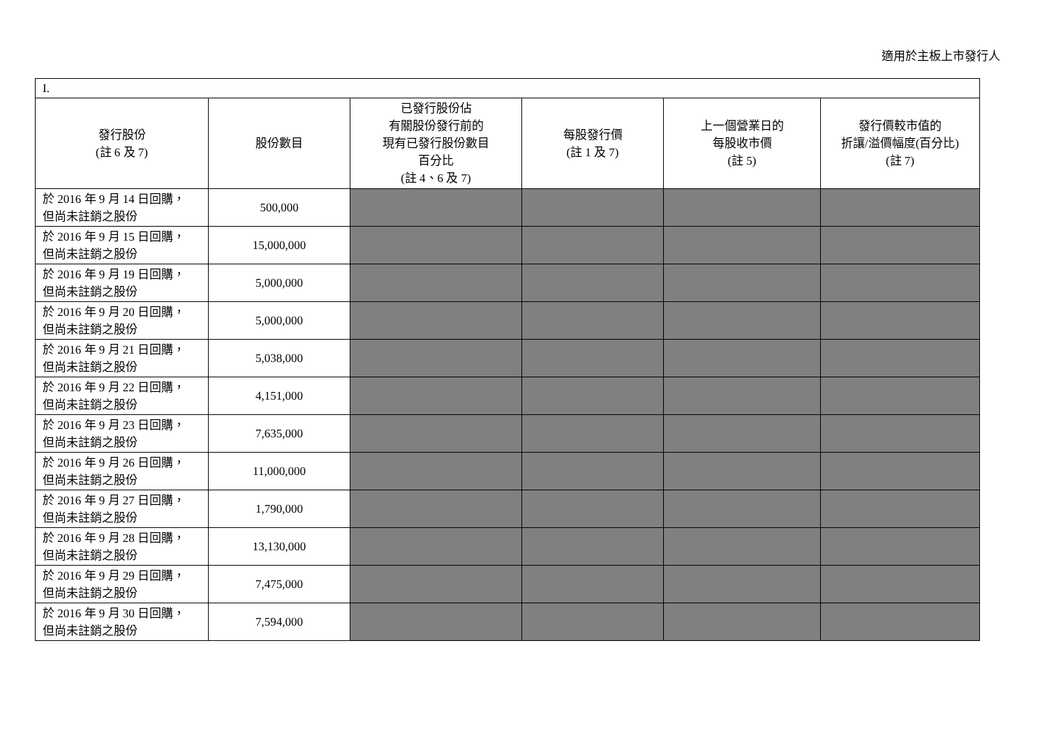適用於主板上市發行人
| I. | | | | | |
| 發行股份 (註 6 及 7) | 股份數目 | 已發行股份佔 有關股份發行前的 現有已發行股份數目 百分比 (註 4、6 及 7) | 每股發行價 (註 1 及 7) | 上一個營業日的 每股收市價 (註 5) | 發行價較市值的 折讓/溢價幅度(百分比) (註 7) |
| 於 2016 年 9 月 14 日回購， 但尚未註銷之股份 | 500,000 | | | | |
| 於 2016 年 9 月 15 日回購， 但尚未註銷之股份 | 15,000,000 | | | | |
| 於 2016 年 9 月 19 日回購， 但尚未註銷之股份 | 5,000,000 | | | | |
| 於 2016 年 9 月 20 日回購， 但尚未註銷之股份 | 5,000,000 | | | | |
| 於 2016 年 9 月 21 日回購， 但尚未註銷之股份 | 5,038,000 | | | | |
| 於 2016 年 9 月 22 日回購， 但尚未註銷之股份 | 4,151,000 | | | | |
| 於 2016 年 9 月 23 日回購， 但尚未註銷之股份 | 7,635,000 | | | | |
| 於 2016 年 9 月 26 日回購， 但尚未註銷之股份 | 11,000,000 | | | | |
| 於 2016 年 9 月 27 日回購， 但尚未註銷之股份 | 1,790,000 | | | | |
| 於 2016 年 9 月 28 日回購， 但尚未註銷之股份 | 13,130,000 | | | | |
| 於 2016 年 9 月 29 日回購， 但尚未註銷之股份 | 7,475,000 | | | | |
| 於 2016 年 9 月 30 日回購， 但尚未註銷之股份 | 7,594,000 | | | | |